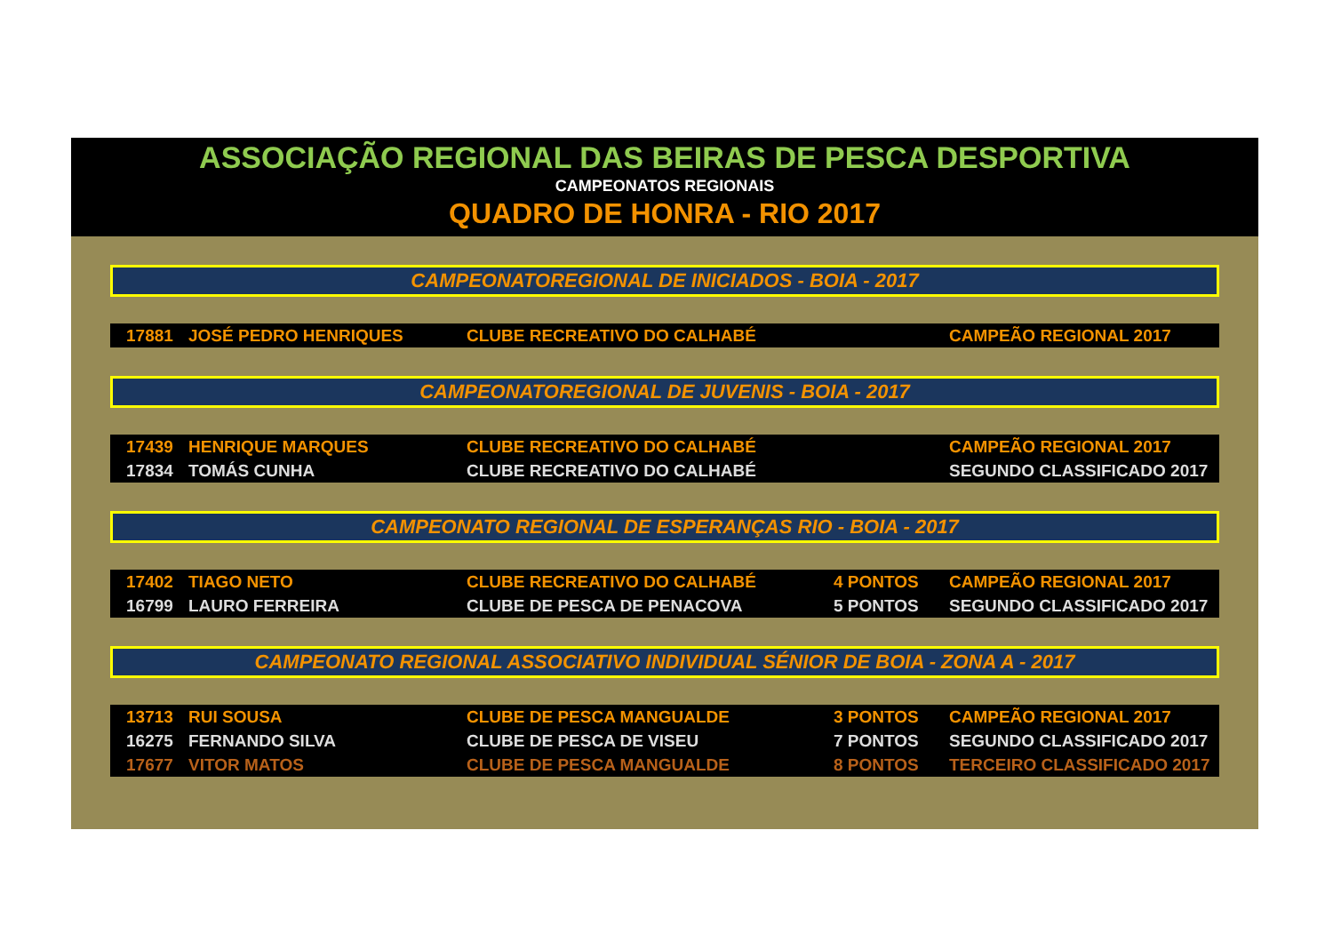ASSOCIAÇÃO REGIONAL DAS BEIRAS DE PESCA DESPORTIVA
CAMPEONATOS REGIONAIS
QUADRO DE HONRA - RIO 2017
CAMPEONATOREGIONAL DE INICIADOS - BOIA - 2017
| 17881 | JOSÉ PEDRO HENRIQUES | CLUBE RECREATIVO DO CALHABÉ | | CAMPEÃO REGIONAL 2017 |
CAMPEONATOREGIONAL DE JUVENIS - BOIA - 2017
| 17439 | HENRIQUE MARQUES | CLUBE RECREATIVO DO CALHABÉ | | CAMPEÃO REGIONAL 2017 |
| 17834 | TOMÁS CUNHA | CLUBE RECREATIVO DO CALHABÉ | | SEGUNDO CLASSIFICADO 2017 |
CAMPEONATO REGIONAL DE ESPERANÇAS RIO - BOIA - 2017
| 17402 | TIAGO NETO | CLUBE RECREATIVO DO CALHABÉ | 4 PONTOS | CAMPEÃO REGIONAL 2017 |
| 16799 | LAURO FERREIRA | CLUBE DE PESCA DE PENACOVA | 5 PONTOS | SEGUNDO CLASSIFICADO 2017 |
CAMPEONATO REGIONAL ASSOCIATIVO INDIVIDUAL SÉNIOR DE BOIA - ZONA A - 2017
| 13713 | RUI SOUSA | CLUBE DE PESCA MANGUALDE | 3 PONTOS | CAMPEÃO REGIONAL 2017 |
| 16275 | FERNANDO SILVA | CLUBE DE PESCA DE VISEU | 7 PONTOS | SEGUNDO CLASSIFICADO 2017 |
| 17677 | VITOR MATOS | CLUBE DE PESCA MANGUALDE | 8 PONTOS | TERCEIRO CLASSIFICADO 2017 |